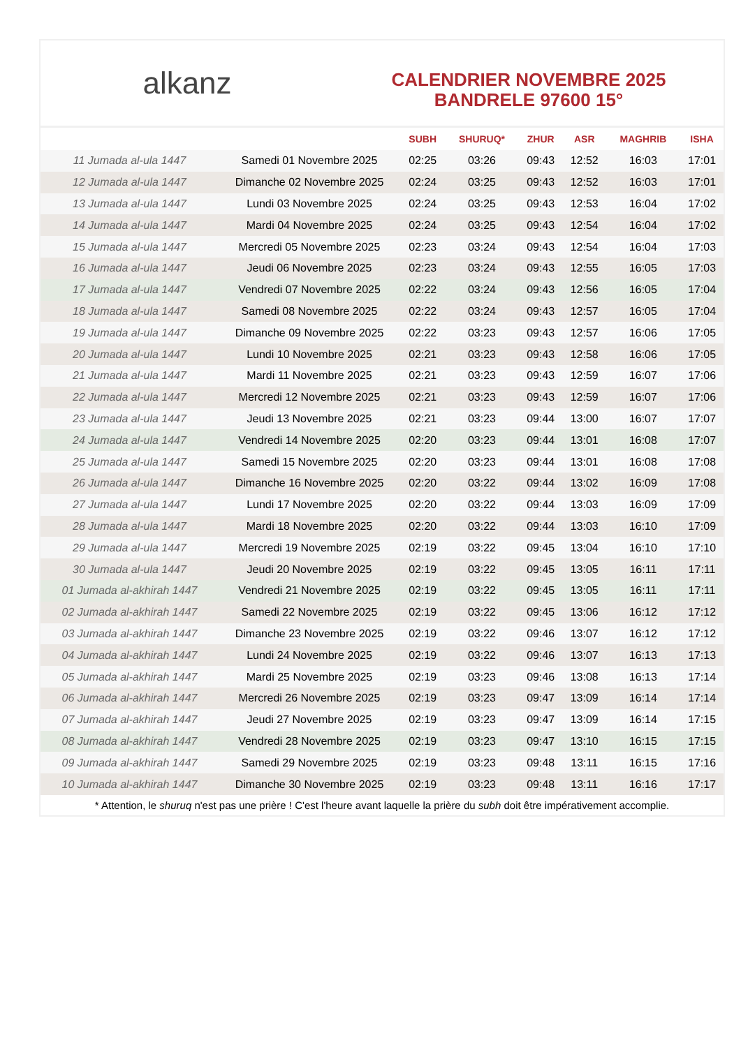alkanz
CALENDRIER NOVEMBRE 2025
BANDRELE 97600 15°
| | | SUBH | SHURUQ* | ZHUR | ASR | MAGHRIB | ISHA |
| --- | --- | --- | --- | --- | --- | --- | --- |
| 11 Jumada al-ula 1447 | Samedi 01 Novembre 2025 | 02:25 | 03:26 | 09:43 | 12:52 | 16:03 | 17:01 |
| 12 Jumada al-ula 1447 | Dimanche 02 Novembre 2025 | 02:24 | 03:25 | 09:43 | 12:52 | 16:03 | 17:01 |
| 13 Jumada al-ula 1447 | Lundi 03 Novembre 2025 | 02:24 | 03:25 | 09:43 | 12:53 | 16:04 | 17:02 |
| 14 Jumada al-ula 1447 | Mardi 04 Novembre 2025 | 02:24 | 03:25 | 09:43 | 12:54 | 16:04 | 17:02 |
| 15 Jumada al-ula 1447 | Mercredi 05 Novembre 2025 | 02:23 | 03:24 | 09:43 | 12:54 | 16:04 | 17:03 |
| 16 Jumada al-ula 1447 | Jeudi 06 Novembre 2025 | 02:23 | 03:24 | 09:43 | 12:55 | 16:05 | 17:03 |
| 17 Jumada al-ula 1447 | Vendredi 07 Novembre 2025 | 02:22 | 03:24 | 09:43 | 12:56 | 16:05 | 17:04 |
| 18 Jumada al-ula 1447 | Samedi 08 Novembre 2025 | 02:22 | 03:24 | 09:43 | 12:57 | 16:05 | 17:04 |
| 19 Jumada al-ula 1447 | Dimanche 09 Novembre 2025 | 02:22 | 03:23 | 09:43 | 12:57 | 16:06 | 17:05 |
| 20 Jumada al-ula 1447 | Lundi 10 Novembre 2025 | 02:21 | 03:23 | 09:43 | 12:58 | 16:06 | 17:05 |
| 21 Jumada al-ula 1447 | Mardi 11 Novembre 2025 | 02:21 | 03:23 | 09:43 | 12:59 | 16:07 | 17:06 |
| 22 Jumada al-ula 1447 | Mercredi 12 Novembre 2025 | 02:21 | 03:23 | 09:43 | 12:59 | 16:07 | 17:06 |
| 23 Jumada al-ula 1447 | Jeudi 13 Novembre 2025 | 02:21 | 03:23 | 09:44 | 13:00 | 16:07 | 17:07 |
| 24 Jumada al-ula 1447 | Vendredi 14 Novembre 2025 | 02:20 | 03:23 | 09:44 | 13:01 | 16:08 | 17:07 |
| 25 Jumada al-ula 1447 | Samedi 15 Novembre 2025 | 02:20 | 03:23 | 09:44 | 13:01 | 16:08 | 17:08 |
| 26 Jumada al-ula 1447 | Dimanche 16 Novembre 2025 | 02:20 | 03:22 | 09:44 | 13:02 | 16:09 | 17:08 |
| 27 Jumada al-ula 1447 | Lundi 17 Novembre 2025 | 02:20 | 03:22 | 09:44 | 13:03 | 16:09 | 17:09 |
| 28 Jumada al-ula 1447 | Mardi 18 Novembre 2025 | 02:20 | 03:22 | 09:44 | 13:03 | 16:10 | 17:09 |
| 29 Jumada al-ula 1447 | Mercredi 19 Novembre 2025 | 02:19 | 03:22 | 09:45 | 13:04 | 16:10 | 17:10 |
| 30 Jumada al-ula 1447 | Jeudi 20 Novembre 2025 | 02:19 | 03:22 | 09:45 | 13:05 | 16:11 | 17:11 |
| 01 Jumada al-akhirah 1447 | Vendredi 21 Novembre 2025 | 02:19 | 03:22 | 09:45 | 13:05 | 16:11 | 17:11 |
| 02 Jumada al-akhirah 1447 | Samedi 22 Novembre 2025 | 02:19 | 03:22 | 09:45 | 13:06 | 16:12 | 17:12 |
| 03 Jumada al-akhirah 1447 | Dimanche 23 Novembre 2025 | 02:19 | 03:22 | 09:46 | 13:07 | 16:12 | 17:12 |
| 04 Jumada al-akhirah 1447 | Lundi 24 Novembre 2025 | 02:19 | 03:22 | 09:46 | 13:07 | 16:13 | 17:13 |
| 05 Jumada al-akhirah 1447 | Mardi 25 Novembre 2025 | 02:19 | 03:23 | 09:46 | 13:08 | 16:13 | 17:14 |
| 06 Jumada al-akhirah 1447 | Mercredi 26 Novembre 2025 | 02:19 | 03:23 | 09:47 | 13:09 | 16:14 | 17:14 |
| 07 Jumada al-akhirah 1447 | Jeudi 27 Novembre 2025 | 02:19 | 03:23 | 09:47 | 13:09 | 16:14 | 17:15 |
| 08 Jumada al-akhirah 1447 | Vendredi 28 Novembre 2025 | 02:19 | 03:23 | 09:47 | 13:10 | 16:15 | 17:15 |
| 09 Jumada al-akhirah 1447 | Samedi 29 Novembre 2025 | 02:19 | 03:23 | 09:48 | 13:11 | 16:15 | 17:16 |
| 10 Jumada al-akhirah 1447 | Dimanche 30 Novembre 2025 | 02:19 | 03:23 | 09:48 | 13:11 | 16:16 | 17:17 |
* Attention, le shuruq n'est pas une prière ! C'est l'heure avant laquelle la prière du subh doit être impérativement accomplie.